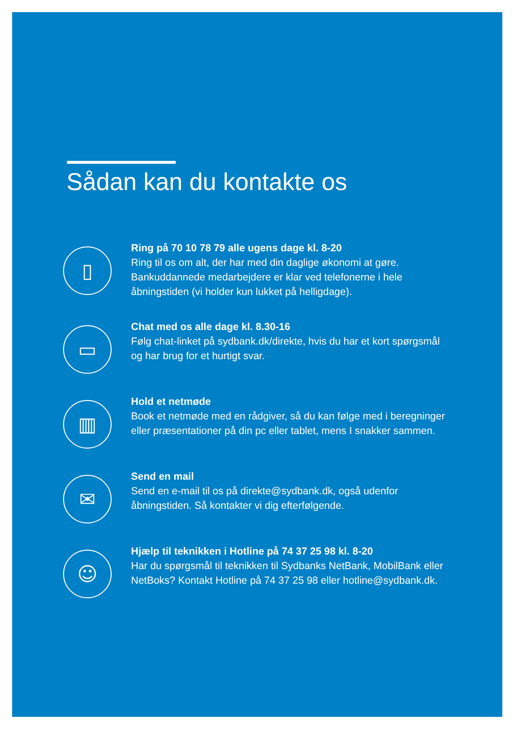Sådan kan du kontakte os
▯
Ring på 70 10 78 79 alle ugens dage kl. 8-20
Ring til os om alt, der har med din daglige økonomi at gøre. Bankuddannede medarbejdere er klar ved telefonerne i hele åbningstiden (vi holder kun lukket på helligdage).
▭
Chat med os alle dage kl. 8.30-16
Følg chat-linket på sydbank.dk/direkte, hvis du har et kort spørgsmål og har brug for et hurtigt svar.
▥
Hold et netmøde
Book et netmøde med en rådgiver, så du kan følge med i beregninger eller præsentationer på din pc eller tablet, mens I snakker sammen.
✉
Send en mail
Send en e-mail til os på direkte@sydbank.dk, også udenfor åbningstiden. Så kontakter vi dig efterfølgende.
☺
Hjælp til teknikken i Hotline på 74 37 25 98 kl. 8-20
Har du spørgsmål til teknikken til Sydbanks NetBank, MobilBank eller NetBoks? Kontakt Hotline på 74 37 25 98 eller hotline@sydbank.dk.